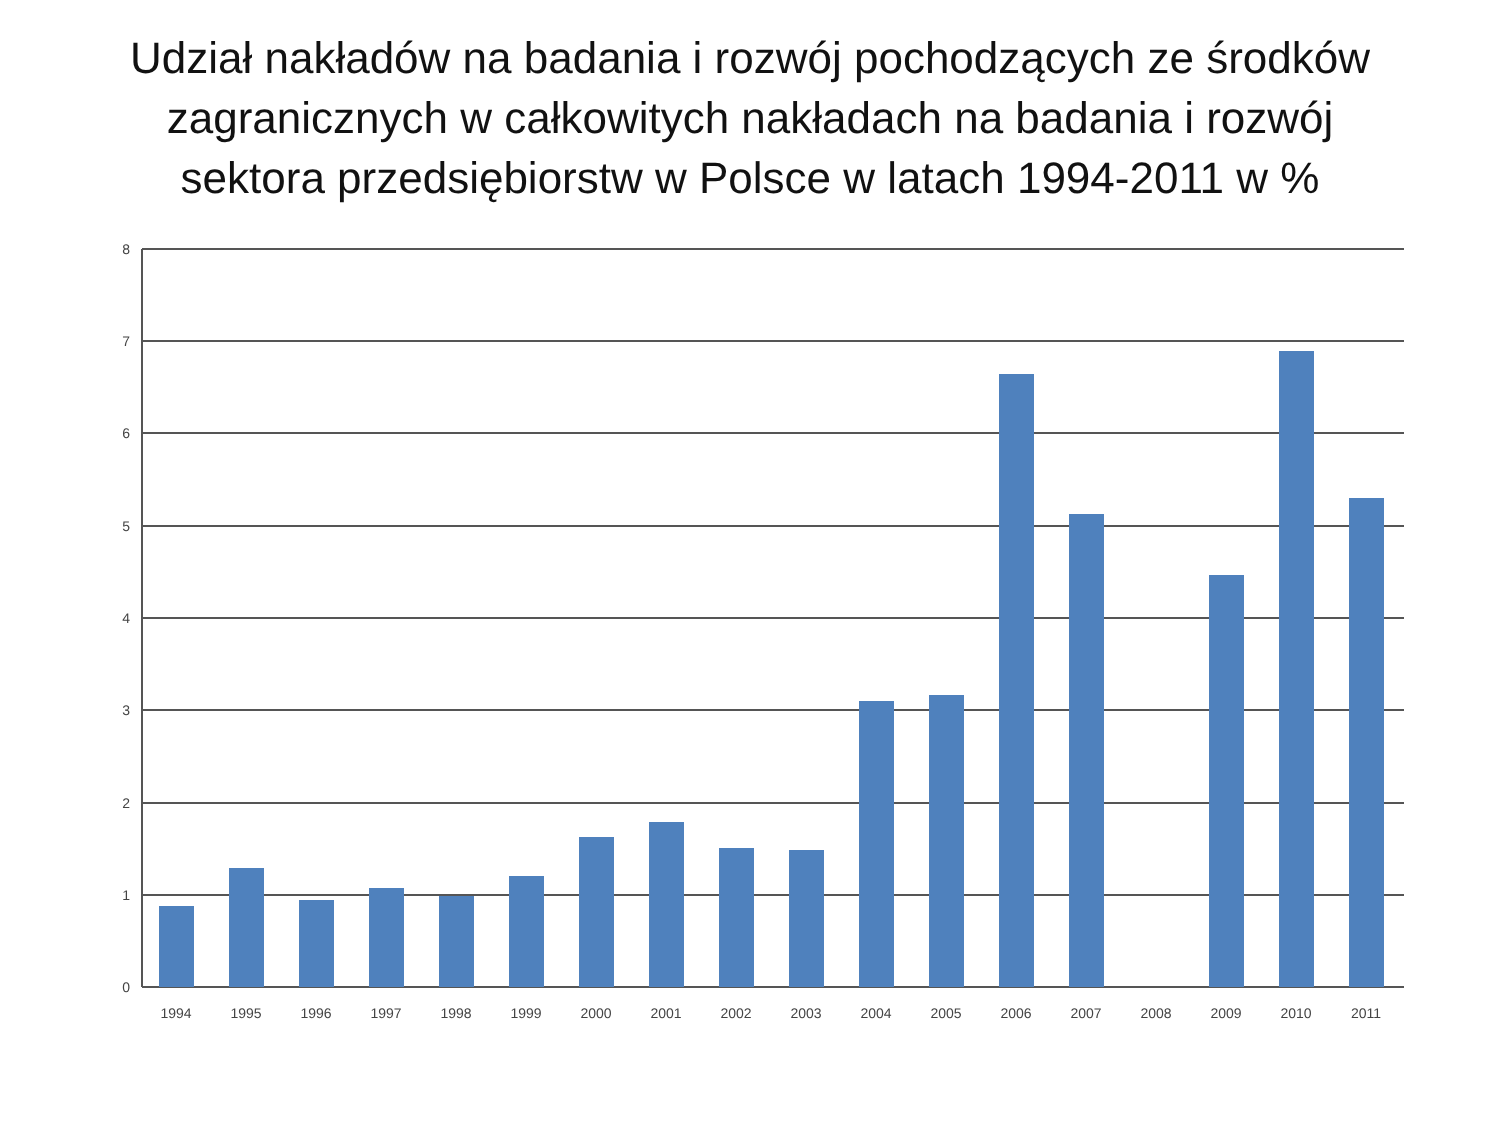Udział nakładów na badania i rozwój pochodzących ze środków
zagranicznych w całkowitych nakładach na badania i rozwój
sektora przedsiębiorstw w Polsce w latach 1994-2011 w %
8
7
6
5
4
3
2
1
0
1994
1995
1996
1997
1998
1999
2000
2001
2002
2003
2004
2005
2006
2007
2008
2009
2010
2011